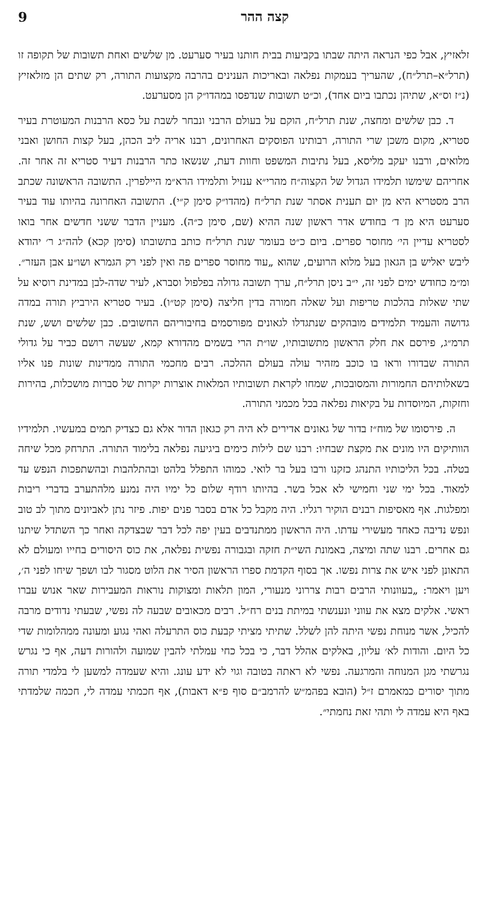9 קצה ההר
זלאזיץ, אבל כפי הנראה היתה שבתו בקביעות בבית חותנו בעיר סערעט. מן שלשים ואחת תשובות של תקופה זו (תרל״א–תרל״ח), שהעריך בעמקות נפלאה ובאריכות הענינים בהרבה מקצועות התורה, רק שתים הן מזלאזיץ (נ״ז וס״א, שתיהן נכתבו ביום אחד), וכ״ט תשובות שנדפסו במהדו״ק הן מסערעט.
ד. כבן שלשים ומחצה, שנת תרל״ח, הוקם על בעולם הרבני ונבחר לשבת על כסא הרבנות המעוטרת בעיר סטריא, מקום משכן שרי התורה, רבותינו הפוסקים האחרונים, רבנו אריה ליב הכהן, בעל קצות החושן ואבני מלואים, ורבנו יעקב מליסא, בעל נתיבות המשפט וחוות דעת, שנשאו כתר הרבנות דעיר סטריא זה אחר זה. אחריהם שימשו תלמידו הגדול של הקצוה״ח מהרי״א ענזיל ותלמידו הרא״מ היילפרין. התשובה הראשונה שכתב הרב מסטריא היא מן יום תענית אסתר שנת תרל״ח (מהדו״ק סימן ק״י). התשובה האחרונה בהיותו עוד בעיר סערעט היא מן ד׳ בחודש אדר ראשון שנה ההיא (שם, סימן כ״ה). מעניין הדבר ששני חדשים אחר בואו לסטריא עדיין הי׳ מחוסר ספרים. ביום כ״ט בעומר שנת תרל״ח כותב בתשובתו (סימן קכא) להה״ג ר׳ יהודא ליבש יאליש בן הגאון בעל מלוא הרועים, שהוא „עוד מחוסר ספרים פה ואין לפני רק הגמרא ושו״ע אבן העזר״. ומ״מ כחודש ימים לפני זה, י״ב ניסן תרל״ח, ערך תשובה גדולה בפלפול וסברא, לעיר שדה-לבן במדינת רוסיא על שתי שאלות בהלכות טריפות ועל שאלה חמורה בדין חליצה (סימן קט״ו). בעיר סטריא הירביץ תורה במדה גדושה והעמיד תלמידים מובהקים שנתגדלו לגאונים מפורסמים בחיבוריהם החשובים. כבן שלשים ושש, שנת תרמ״ג, פירסם את חלק הראשון מתשובותיו, שו״ת הרי בשמים מהדורא קמא, שעשה רושם כביר על גדולי התורה שבדורו וראו בו כוכב מזהיר עולה בעולם ההלכה. רבים מחכמי התורה ממדינות שונות פנו אליו בשאלותיהם החמורות והמסובכות, שמחו לקראת תשובותיו המלאות אוצרות יקרות של סברות מושכלות, בהירות וחזקות, המיוסדות על בקיאות נפלאה בכל מכמני התורה.
ה. פירסומו של מוח״ז בדור של גאונים אדירים לא היה רק כגאון הדור אלא גם כצדיק תמים במעשיו. תלמידיו הוותיקים היו מונים את מקצת שבחיו: רבנו שם לילות כימים ביגיעה נפלאה בלימוד התורה. התרחק מכל שיחה בטלה. בכל הליכותיו התנהג כזקנו ורבו בעל בר לואי. כמוהו התפלל בלהט ובהתלהבות ובהשתפכות הנפש עד למאוד. בכל ימי שני וחמישי לא אכל בשר. בהיותו רודף שלום כל ימיו היה נמנע מלהתערב בדברי ריבות ומפלגות. אף מאסיפות רבנים הוקיר רגליו. היה מקבל כל אדם בסבר פנים יפות. פיזר נתן לאביונים מתוך לב טוב ונפש נדיבה כאחד מעשירי עדתו. היה הראשון ממתנדבים בעין יפה לכל דבר שבצדקה ואחר כך השתדל שיתנו גם אחרים. רבנו שתה ומיצה, באמונת השי״ת חזקה ובגבורה נפשית נפלאה, את כוס היסורים בחייו ומעולם לא התאונן לפני איש את צרות נפשו. אך בסוף הקדמת ספרו הראשון הסיר את הלוט מסגור לבו ושפך שיחו לפני ה׳, ויען ויאמר: „בעוונותי הרבים רבות צררוני מנעורי, המון תלאות ומצוקות נוראות המעבירות שאר אנוש עברו ראשי. אלקים מצא את עווני ונענשתי במיתת בנים רח״ל. רבים מכאובים שבעה לה נפשי, שבעתי נדודים מרבה להכיל, אשר מנוחת נפשי היתה להן לשלל. שתיתי מציתי קבעת כוס התרעלה ואהי נגוע ומעונה ממהלומות שדי כל היום. והודות לא׳ עליון, באלקים אהלל דבר, כי בכל כחי עמלתי להבין שמועה ולהורות דעה, אף כי נגרש נגרשתי מגן המנוחה והמרגעה. נפשי לא ראתה בטובה וגוי לא ידע עונג. והיא שעמדה למשען לי בלמדי תורה מתוך יסורים כמאמרם ז״ל (הובא בפהמ״ש להרמב״ם סוף פ״א דאבות), אף חכמתי עמדה לי, חכמה שלמדתי באף היא עמדה לי ותהי זאת נחמתי״.